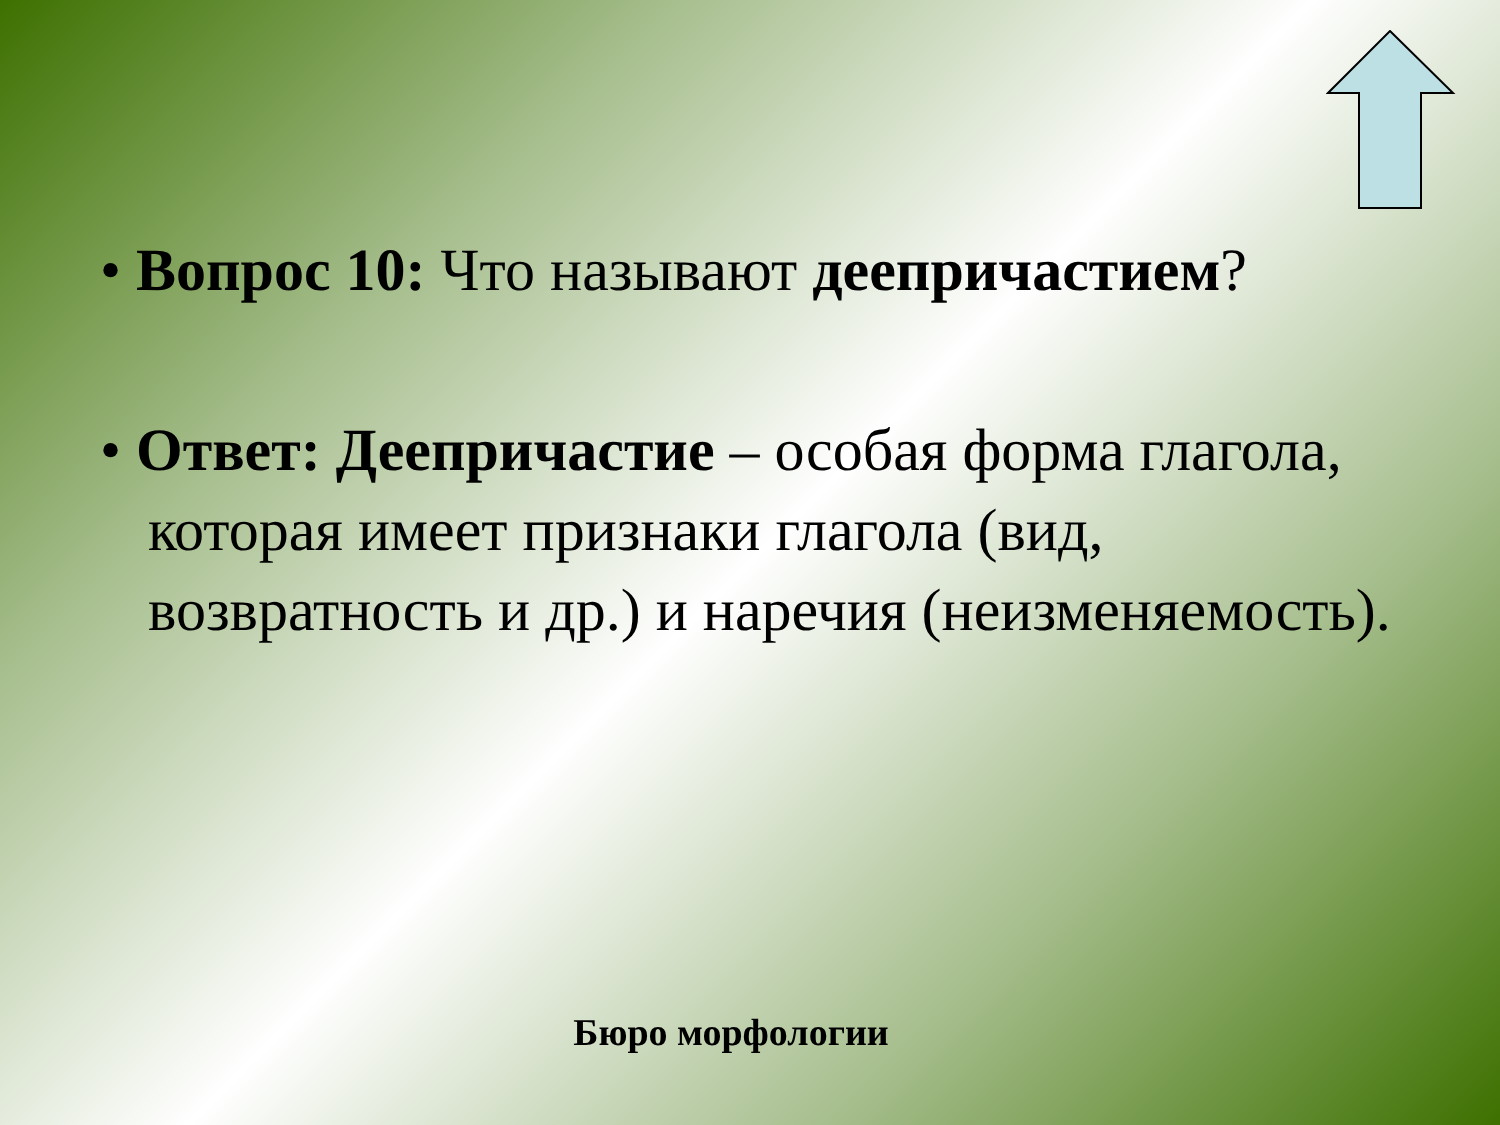• Вопрос 10: Что называют деепричастием?
• Ответ: Деепричастие – особая форма глагола, которая имеет признаки глагола (вид, возвратность и др.) и наречия (неизменяемость).
Бюро морфологии